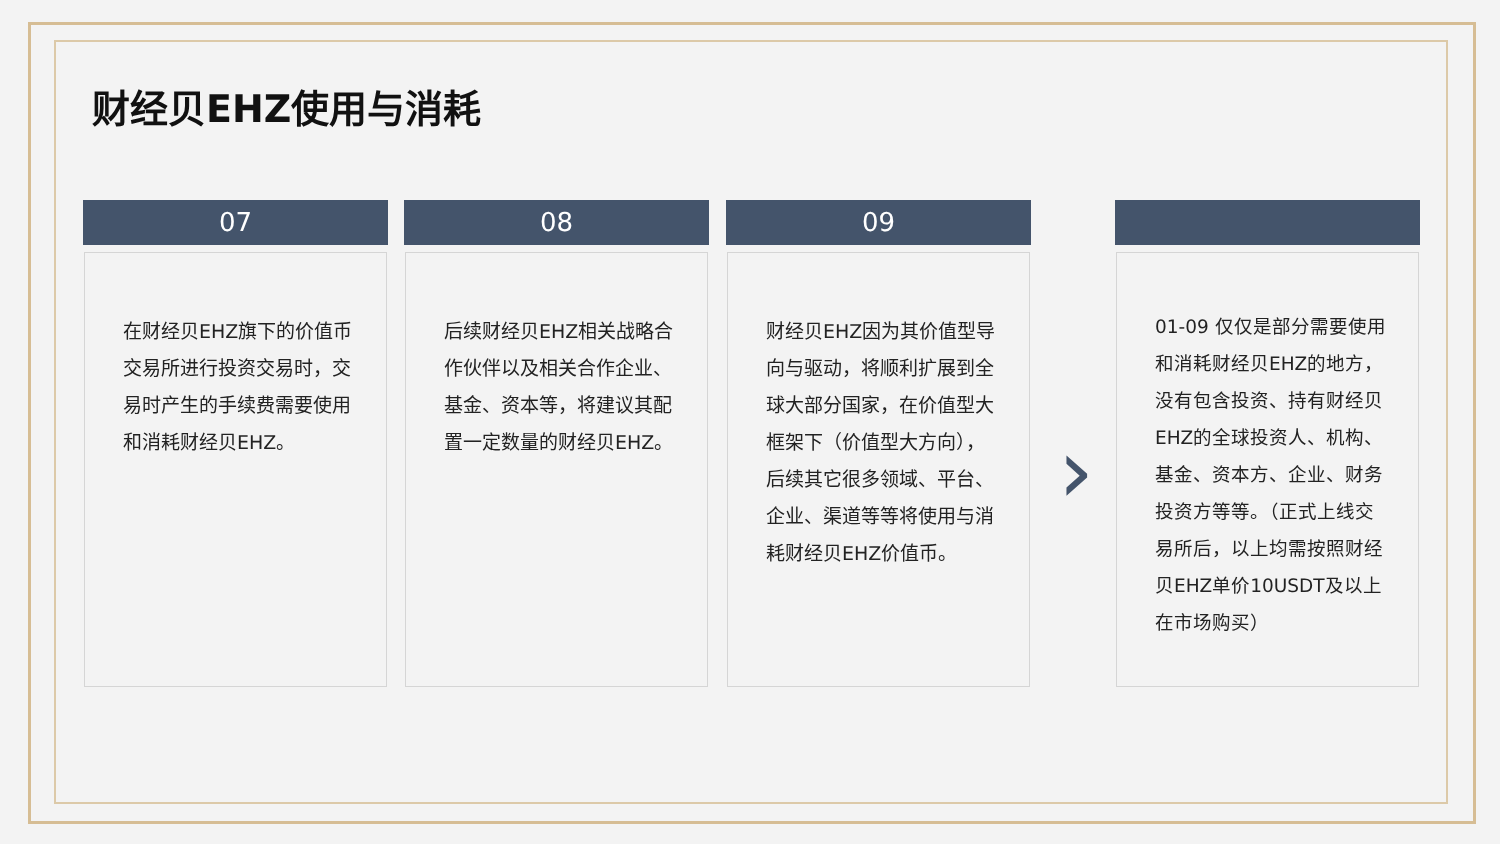财经贝EHZ使用与消耗
07
在财经贝EHZ旗下的价值币交易所进行投资交易时，交易时产生的手续费需要使用和消耗财经贝EHZ。
08
后续财经贝EHZ相关战略合作伙伴以及相关合作企业、基金、资本等，将建议其配置一定数量的财经贝EHZ。
09
财经贝EHZ因为其价值型导向与驱动，将顺利扩展到全球大部分国家，在价值型大框架下（价值型大方向），后续其它很多领域、平台、企业、渠道等等将使用与消耗财经贝EHZ价值币。
›
01-09 仅仅是部分需要使用和消耗财经贝EHZ的地方，没有包含投资、持有财经贝EHZ的全球投资人、机构、基金、资本方、企业、财务投资方等等。（正式上线交易所后，以上均需按照财经贝EHZ单价10USDT及以上在市场购买）